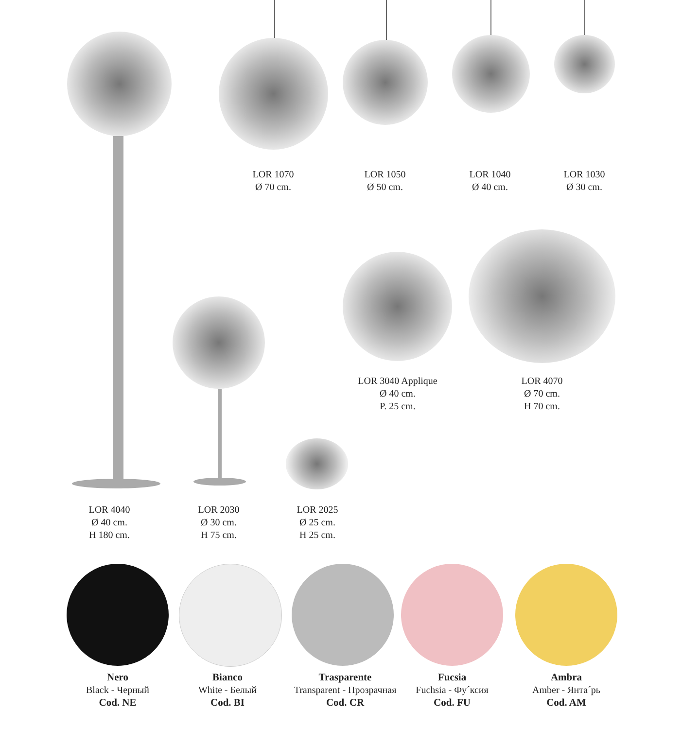LOR 1070
Ø 70 cm.
LOR 1050
Ø 50 cm.
LOR 1040
Ø 40 cm.
LOR 1030
Ø 30 cm.
LOR 3040 Applique
Ø 40 cm.
P. 25 cm.
LOR 4070
Ø 70 cm.
H 70 cm.
LOR 4040
Ø 40 cm.
H 180 cm.
LOR 2030
Ø 30 cm.
H 75 cm.
LOR 2025
Ø 25 cm.
H 25 cm.
Nero
Black - Черный
Cod. NE
Bianco
White - Белый
Cod. BI
Trasparente
Transparent - Прозрачная
Cod. CR
Fucsia
Fuchsia - Фу´ксия
Cod. FU
Ambra
Amber - Янта´рь
Cod. AM